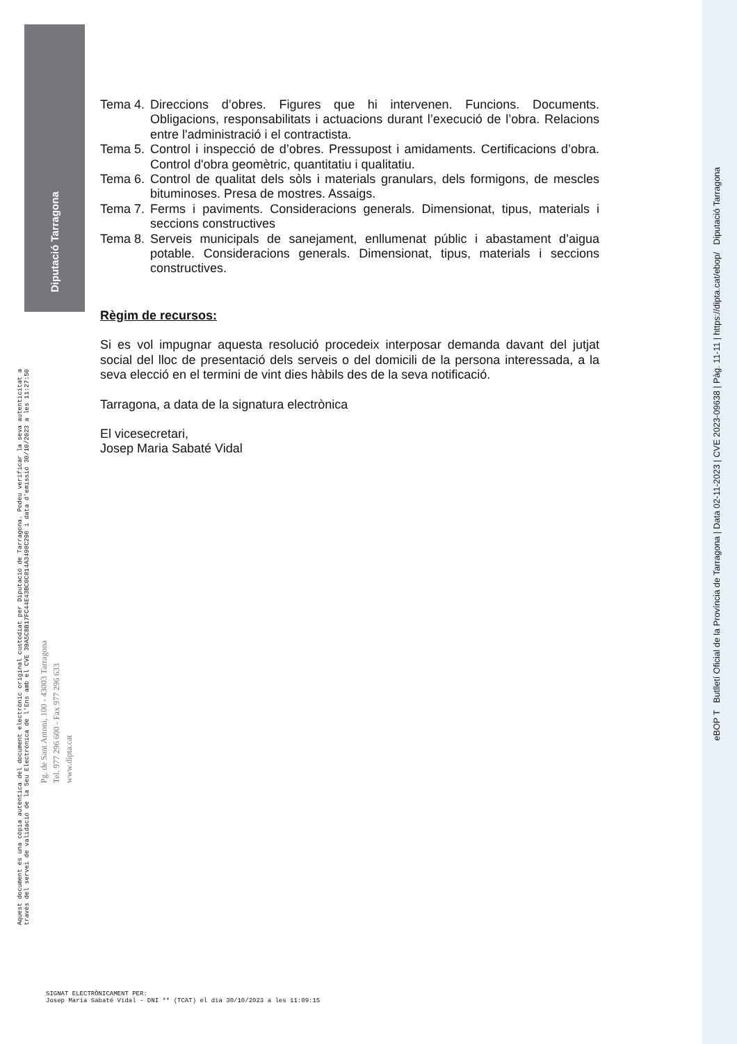Diputació Tarragona
Tema 4. Direccions d’obres. Figures que hi intervenen. Funcions. Documents. Obligacions, responsabilitats i actuacions durant l’execució de l’obra. Relacions entre l'administració i el contractista.
Tema 5. Control i inspecció de d’obres. Pressupost i amidaments. Certificacions d’obra. Control d'obra geomètric, quantitatiu i qualitatiu.
Tema 6. Control de qualitat dels sòls i materials granulars, dels formigons, de mescles bituminoses. Presa de mostres. Assaigs.
Tema 7. Ferms i paviments. Consideracions generals. Dimensionat, tipus, materials i seccions constructives
Tema 8. Serveis municipals de sanejament, enllumenat públic i abastament d’aigua potable. Consideracions generals. Dimensionat, tipus, materials i seccions constructives.
Règim de recursos:
Si es vol impugnar aquesta resolució procedeix interposar demanda davant del jutjat social del lloc de presentació dels serveis o del domicili de la persona interessada, a la seva elecció en el termini de vint dies hàbils des de la seva notificació.
Tarragona, a data de la signatura electrònica
El vicesecretari,
Josep Maria Sabaté Vidal
Aquest document és una còpia autèntica del document electrònic original custodiat per Diputació de Tarragona. Podeu verificar la seva autenticitat a
través del servei de validació de la Seu Electrònica de l'Ens amb el CVE 39A5CBB17FC44E43BC0C814A3498C296 i data d'emissió 30/10/2023 a les 11:27:50
Pg. de Sant Antoni, 100 - 43003 Tarragona
Tel. 977 296 600 - Fax 977 296 633
www.dipta.cat
eBOP T Butlletí Oficial de la Província de Tarragona | Data 02-11-2023 | CVE 2023-09638 | Pàg. 11-11 | https://dipta.cat/ebop/ Diputació Tarragona
SIGNAT ELECTRÒNICAMENT PER:
Josep Maria Sabaté Vidal - DNI ** (TCAT) el dia 30/10/2023 a les 11:09:15